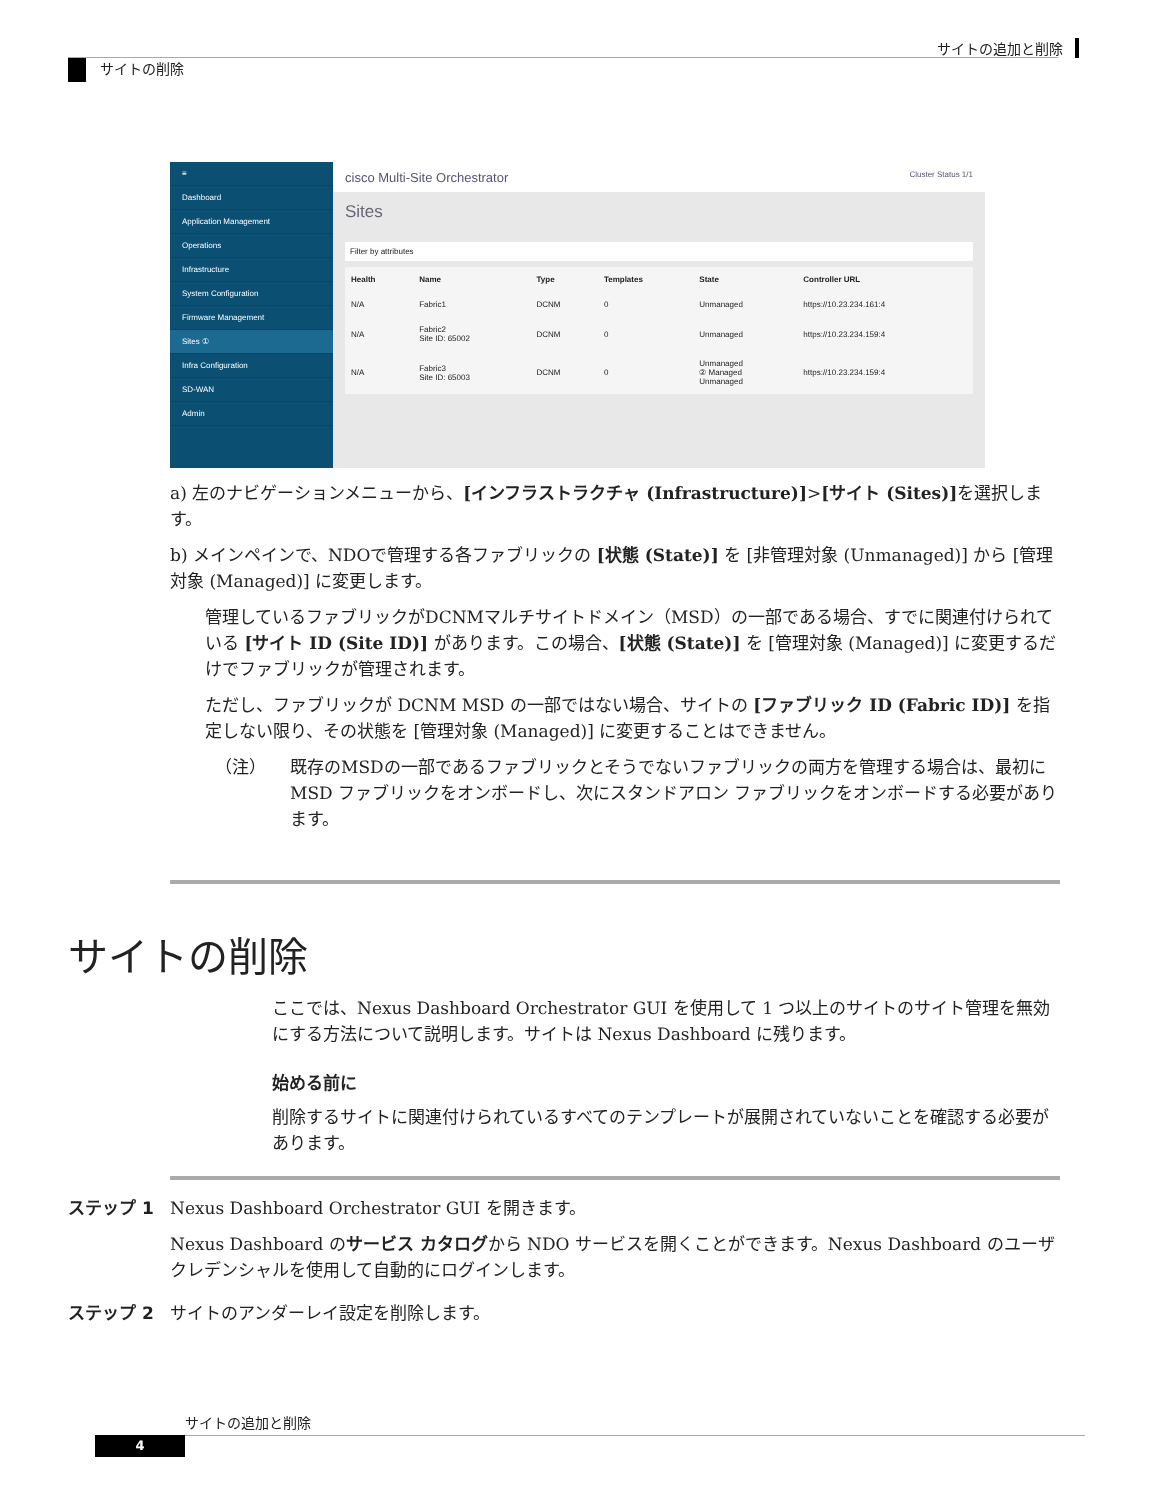サイトの追加と削除
サイトの削除
≡
Dashboard
Application Management
Operations
Infrastructure
System Configuration
Firmware Management
Sites ①
Infra Configuration
SD-WAN
Admin
cisco Multi-Site Orchestrator Cluster Status 1/1
Sites
Filter by attributes
| Health | Name | Type | Templates | State | Controller URL |
| --- | --- | --- | --- | --- | --- |
| N/A | Fabric1 | DCNM | 0 | Unmanaged | https://10.23.234.161:4 |
| N/A | Fabric2 Site ID: 65002 | DCNM | 0 | Unmanaged | https://10.23.234.159:4 |
| N/A | Fabric3 Site ID: 65003 | DCNM | 0 | Unmanaged ② Managed Unmanaged | https://10.23.234.159:4 |
a) 左のナビゲーションメニューから、[インフラストラクチャ (Infrastructure)]>[サイト (Sites)] を選択します。
b) メインペインで、NDOで管理する各ファブリックの [状態 (State)] を [非管理対象 (Unmanaged)] から [管理対象 (Managed)] に変更します。
管理しているファブリックがDCNMマルチサイトドメイン（MSD）の一部である場合、すでに関連付けられている [サイト ID (Site ID)] があります。この場合、[状態 (State)] を [管理対象 (Managed)] に変更するだけでファブリックが管理されます。
ただし、ファブリックが DCNM MSD の一部ではない場合、サイトの [ファブリック ID (Fabric ID)] を指定しない限り、その状態を [管理対象 (Managed)] に変更することはできません。
（注） 既存のMSDの一部であるファブリックとそうでないファブリックの両方を管理する場合は、最初に MSD ファブリックをオンボードし、次にスタンドアロン ファブリックをオンボードする必要があります。
サイトの削除
ここでは、Nexus Dashboard Orchestrator GUI を使用して 1 つ以上のサイトのサイト管理を無効にする方法について説明します。サイトは Nexus Dashboard に残ります。
始める前に
削除するサイトに関連付けられているすべてのテンプレートが展開されていないことを確認する必要があります。
ステップ 1 Nexus Dashboard Orchestrator GUI を開きます。
Nexus Dashboard のサービス カタログから NDO サービスを開くことができます。Nexus Dashboard のユーザ クレデンシャルを使用して自動的にログインします。
ステップ 2 サイトのアンダーレイ設定を削除します。
サイトの追加と削除
4